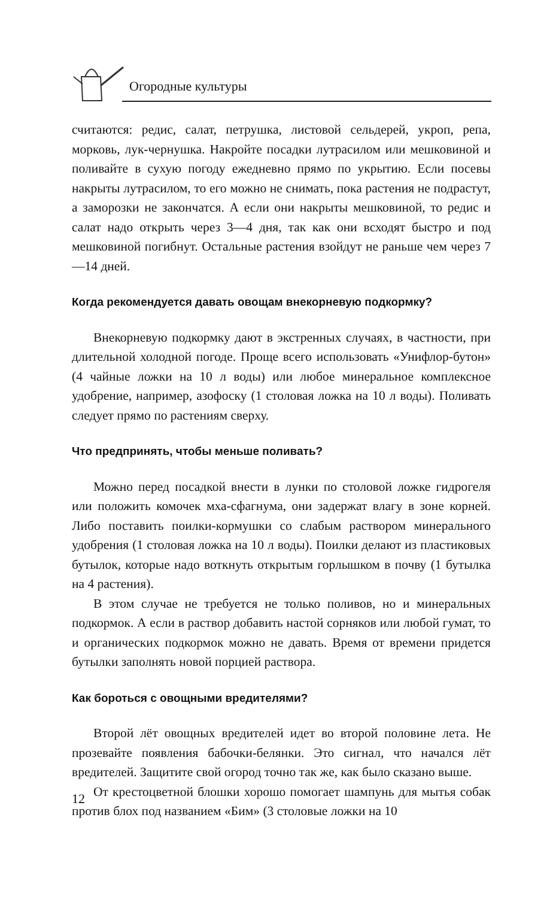Огородные культуры
считаются: редис, салат, петрушка, листовой сельдерей, укроп, репа, морковь, лук-чернушка. Накройте посадки лутрасилом или мешковиной и поливайте в сухую погоду ежедневно прямо по укрытию. Если посевы накрыты лутрасилом, то его можно не снимать, пока растения не подрастут, а заморозки не закончатся. А если они накрыты мешковиной, то редис и салат надо открыть через 3—4 дня, так как они всходят быстро и под мешковиной погибнут. Остальные растения взойдут не раньше чем через 7—14 дней.
Когда рекомендуется давать овощам внекорневую подкормку?
Внекорневую подкормку дают в экстренных случаях, в частности, при длительной холодной погоде. Проще всего использовать «Унифлор-бутон» (4 чайные ложки на 10 л воды) или любое минеральное комплексное удобрение, например, азофоску (1 столовая ложка на 10 л воды). Поливать следует прямо по растениям сверху.
Что предпринять, чтобы меньше поливать?
Можно перед посадкой внести в лунки по столовой ложке гидрогеля или положить комочек мха-сфагнума, они задержат влагу в зоне корней. Либо поставить поилки-кормушки со слабым раствором минерального удобрения (1 столовая ложка на 10 л воды). Поилки делают из пластиковых бутылок, которые надо воткнуть открытым горлышком в почву (1 бутылка на 4 растения).
В этом случае не требуется не только поливов, но и минеральных подкормок. А если в раствор добавить настой сорняков или любой гумат, то и органических подкормок можно не давать. Время от времени придется бутылки заполнять новой порцией раствора.
Как бороться с овощными вредителями?
Второй лёт овощных вредителей идет во второй половине лета. Не прозевайте появления бабочки-белянки. Это сигнал, что начался лёт вредителей. Защитите свой огород точно так же, как было сказано выше.
От крестоцветной блошки хорошо помогает шампунь для мытья собак против блох под названием «Бим» (3 столовые ложки на 10
12